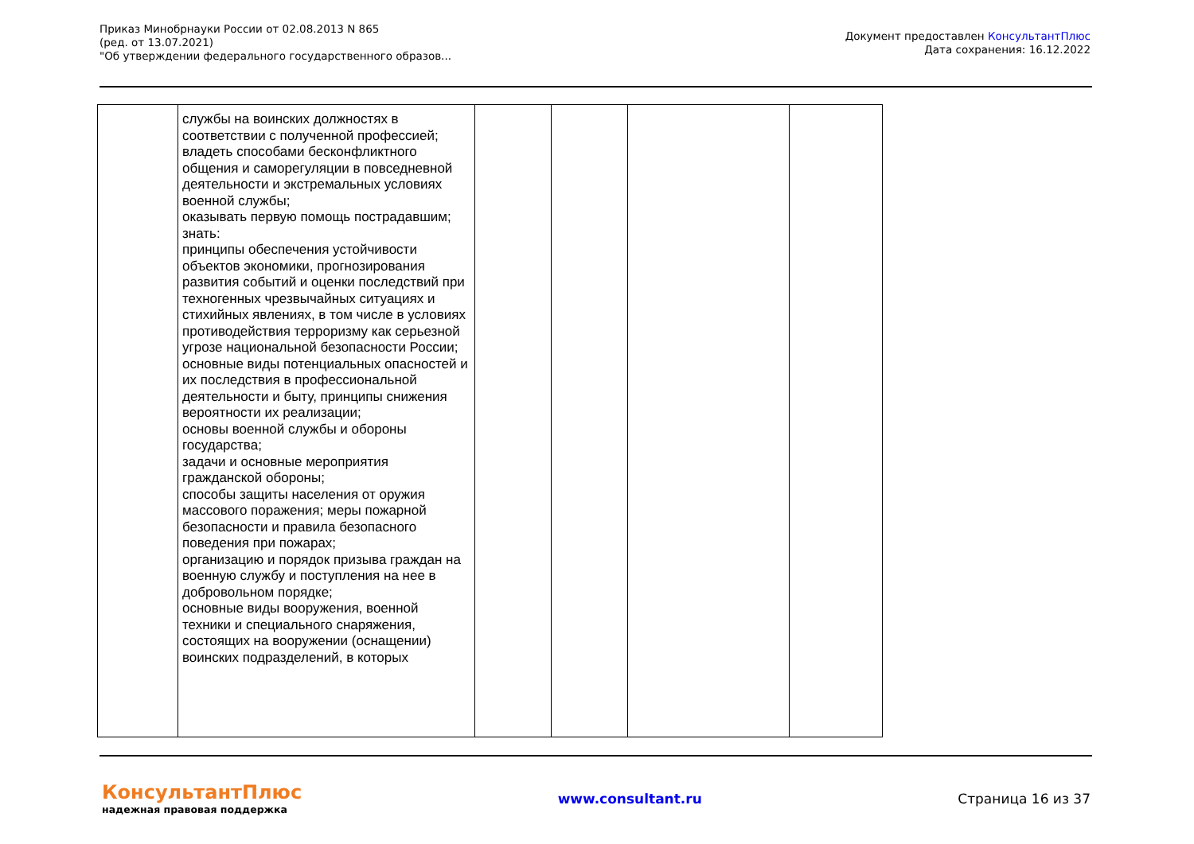Приказ Минобрнауки России от 02.08.2013 N 865
(ред. от 13.07.2021)
"Об утверждении федерального государственного образов...
Документ предоставлен КонсультантПлюс
Дата сохранения: 16.12.2022
| | службы на воинских должностях в соответствии с полученной профессией; владеть способами бесконфликтного общения и саморегуляции в повседневной деятельности и экстремальных условиях военной службы; оказывать первую помощь пострадавшим; знать: принципы обеспечения устойчивости объектов экономики, прогнозирования развития событий и оценки последствий при техногенных чрезвычайных ситуациях и стихийных явлениях, в том числе в условиях противодействия терроризму как серьезной угрозе национальной безопасности России; основные виды потенциальных опасностей и их последствия в профессиональной деятельности и быту, принципы снижения вероятности их реализации; основы военной службы и обороны государства; задачи и основные мероприятия гражданской обороны; способы защиты населения от оружия массового поражения; меры пожарной безопасности и правила безопасного поведения при пожарах; организацию и порядок призыва граждан на военную службу и поступления на нее в добровольном порядке; основные виды вооружения, военной техники и специального снаряжения, состоящих на вооружении (оснащении) воинских подразделений, в которых | | | | |
КонсультантПлюс
надежная правовая поддержка
www.consultant.ru Страница 16 из 37